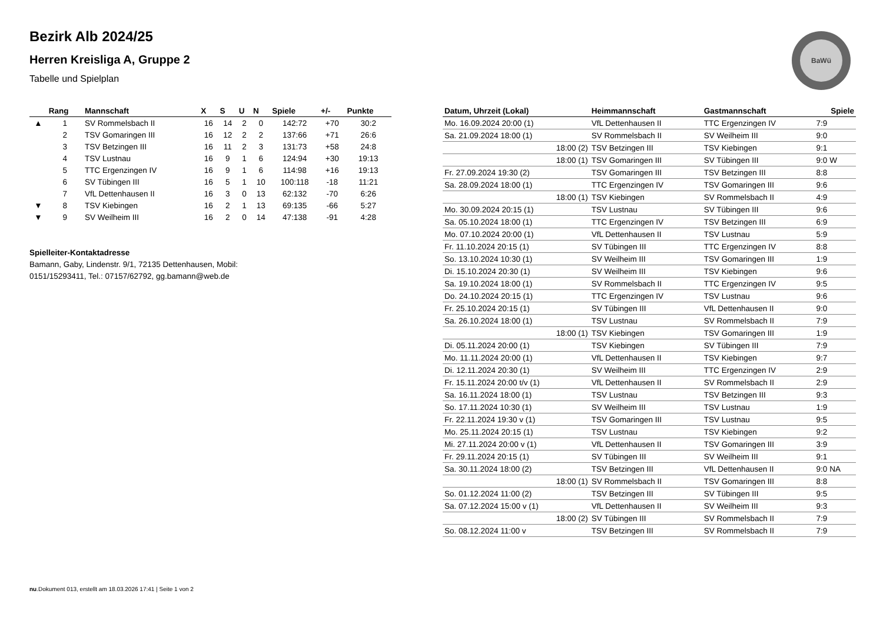Bezirk Alb 2024/25
Herren Kreisliga A, Gruppe 2
Tabelle und Spielplan
BaWü
| | Rang | Mannschaft | X | S | U | N | Spiele | +/- | Punkte |
| --- | --- | --- | --- | --- | --- | --- | --- | --- | --- |
| ▲ | 1 | SV Rommelsbach II | 16 | 14 | 2 | 0 | 142:72 | +70 | 30:2 |
| | 2 | TSV Gomaringen III | 16 | 12 | 2 | 2 | 137:66 | +71 | 26:6 |
| | 3 | TSV Betzingen III | 16 | 11 | 2 | 3 | 131:73 | +58 | 24:8 |
| | 4 | TSV Lustnau | 16 | 9 | 1 | 6 | 124:94 | +30 | 19:13 |
| | 5 | TTC Ergenzingen IV | 16 | 9 | 1 | 6 | 114:98 | +16 | 19:13 |
| | 6 | SV Tübingen III | 16 | 5 | 1 | 10 | 100:118 | -18 | 11:21 |
| | 7 | VfL Dettenhausen II | 16 | 3 | 0 | 13 | 62:132 | -70 | 6:26 |
| ▼ | 8 | TSV Kiebingen | 16 | 2 | 1 | 13 | 69:135 | -66 | 5:27 |
| ▼ | 9 | SV Weilheim III | 16 | 2 | 0 | 14 | 47:138 | -91 | 4:28 |
Spielleiter-Kontaktadresse
Bamann, Gaby, Lindenstr. 9/1, 72135 Dettenhausen, Mobil: 0151/15293411, Tel.: 07157/62792, gg.bamann@web.de
| Datum, Uhrzeit (Lokal) | Heimmannschaft | Gastmannschaft | Spiele |
| --- | --- | --- | --- |
| Mo. 16.09.2024 20:00 (1) | VfL Dettenhausen II | TTC Ergenzingen IV | 7:9 |
| Sa. 21.09.2024 18:00 (1) | SV Rommelsbach II | SV Weilheim III | 9:0 |
| 18:00 (2) | TSV Betzingen III | TSV Kiebingen | 9:1 |
| 18:00 (1) | TSV Gomaringen III | SV Tübingen III | 9:0 W |
| Fr. 27.09.2024 19:30 (2) | TSV Gomaringen III | TSV Betzingen III | 8:8 |
| Sa. 28.09.2024 18:00 (1) | TTC Ergenzingen IV | TSV Gomaringen III | 9:6 |
| 18:00 (1) | TSV Kiebingen | SV Rommelsbach II | 4:9 |
| Mo. 30.09.2024 20:15 (1) | TSV Lustnau | SV Tübingen III | 9:6 |
| Sa. 05.10.2024 18:00 (1) | TTC Ergenzingen IV | TSV Betzingen III | 6:9 |
| Mo. 07.10.2024 20:00 (1) | VfL Dettenhausen II | TSV Lustnau | 5:9 |
| Fr. 11.10.2024 20:15 (1) | SV Tübingen III | TTC Ergenzingen IV | 8:8 |
| So. 13.10.2024 10:30 (1) | SV Weilheim III | TSV Gomaringen III | 1:9 |
| Di. 15.10.2024 20:30 (1) | SV Weilheim III | TSV Kiebingen | 9:6 |
| Sa. 19.10.2024 18:00 (1) | SV Rommelsbach II | TTC Ergenzingen IV | 9:5 |
| Do. 24.10.2024 20:15 (1) | TTC Ergenzingen IV | TSV Lustnau | 9:6 |
| Fr. 25.10.2024 20:15 (1) | SV Tübingen III | VfL Dettenhausen II | 9:0 |
| Sa. 26.10.2024 18:00 (1) | TSV Lustnau | SV Rommelsbach II | 7:9 |
| 18:00 (1) | TSV Kiebingen | TSV Gomaringen III | 1:9 |
| Di. 05.11.2024 20:00 (1) | TSV Kiebingen | SV Tübingen III | 7:9 |
| Mo. 11.11.2024 20:00 (1) | VfL Dettenhausen II | TSV Kiebingen | 9:7 |
| Di. 12.11.2024 20:30 (1) | SV Weilheim III | TTC Ergenzingen IV | 2:9 |
| Fr. 15.11.2024 20:00 t/v (1) | VfL Dettenhausen II | SV Rommelsbach II | 2:9 |
| Sa. 16.11.2024 18:00 (1) | TSV Lustnau | TSV Betzingen III | 9:3 |
| So. 17.11.2024 10:30 (1) | SV Weilheim III | TSV Lustnau | 1:9 |
| Fr. 22.11.2024 19:30 v (1) | TSV Gomaringen III | TSV Lustnau | 9:5 |
| Mo. 25.11.2024 20:15 (1) | TSV Lustnau | TSV Kiebingen | 9:2 |
| Mi. 27.11.2024 20:00 v (1) | VfL Dettenhausen II | TSV Gomaringen III | 3:9 |
| Fr. 29.11.2024 20:15 (1) | SV Tübingen III | SV Weilheim III | 9:1 |
| Sa. 30.11.2024 18:00 (2) | TSV Betzingen III | VfL Dettenhausen II | 9:0 NA |
| 18:00 (1) | SV Rommelsbach II | TSV Gomaringen III | 8:8 |
| So. 01.12.2024 11:00 (2) | TSV Betzingen III | SV Tübingen III | 9:5 |
| Sa. 07.12.2024 15:00 v (1) | VfL Dettenhausen II | SV Weilheim III | 9:3 |
| 18:00 (2) | SV Tübingen III | SV Rommelsbach II | 7:9 |
| So. 08.12.2024 11:00 v | TSV Betzingen III | SV Rommelsbach II | 7:9 |
nu.Dokument 013, erstellt am 18.03.2026 17:41 | Seite 1 von 2